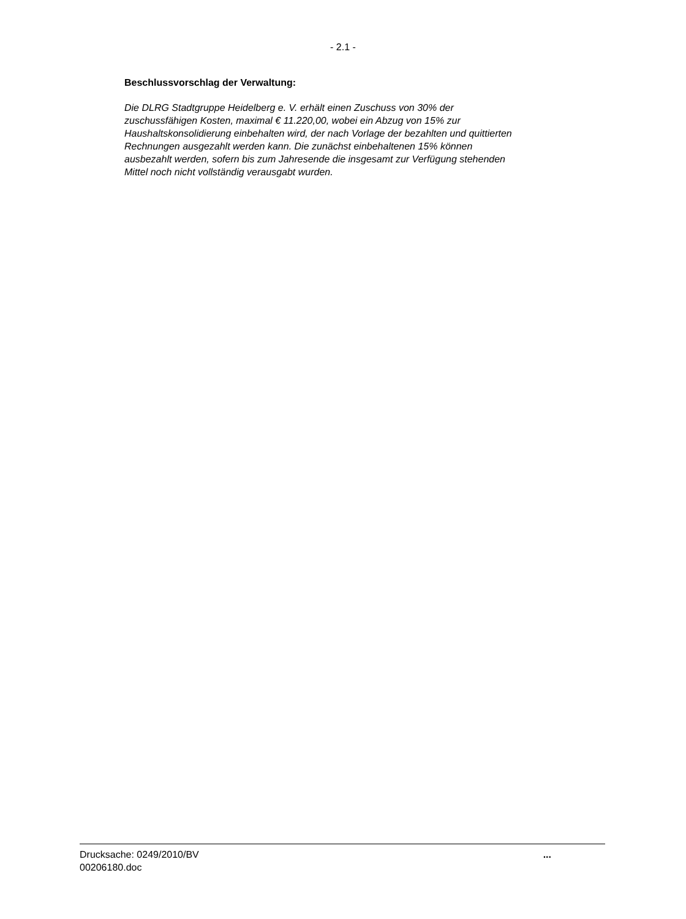- 2.1 -
Beschlussvorschlag der Verwaltung:
Die DLRG Stadtgruppe Heidelberg e. V. erhält einen Zuschuss von 30% der
zuschussfähigen Kosten, maximal € 11.220,00, wobei ein Abzug von 15% zur
Haushaltskonsolidierung einbehalten wird, der nach Vorlage der bezahlten und quittierten
Rechnungen ausgezahlt werden kann. Die zunächst einbehaltenen 15% können
ausbezahlt werden, sofern bis zum Jahresende die insgesamt zur Verfügung stehenden
Mittel noch nicht vollständig verausgabt wurden.
Drucksache: 0249/2010/BV
00206180.doc
...